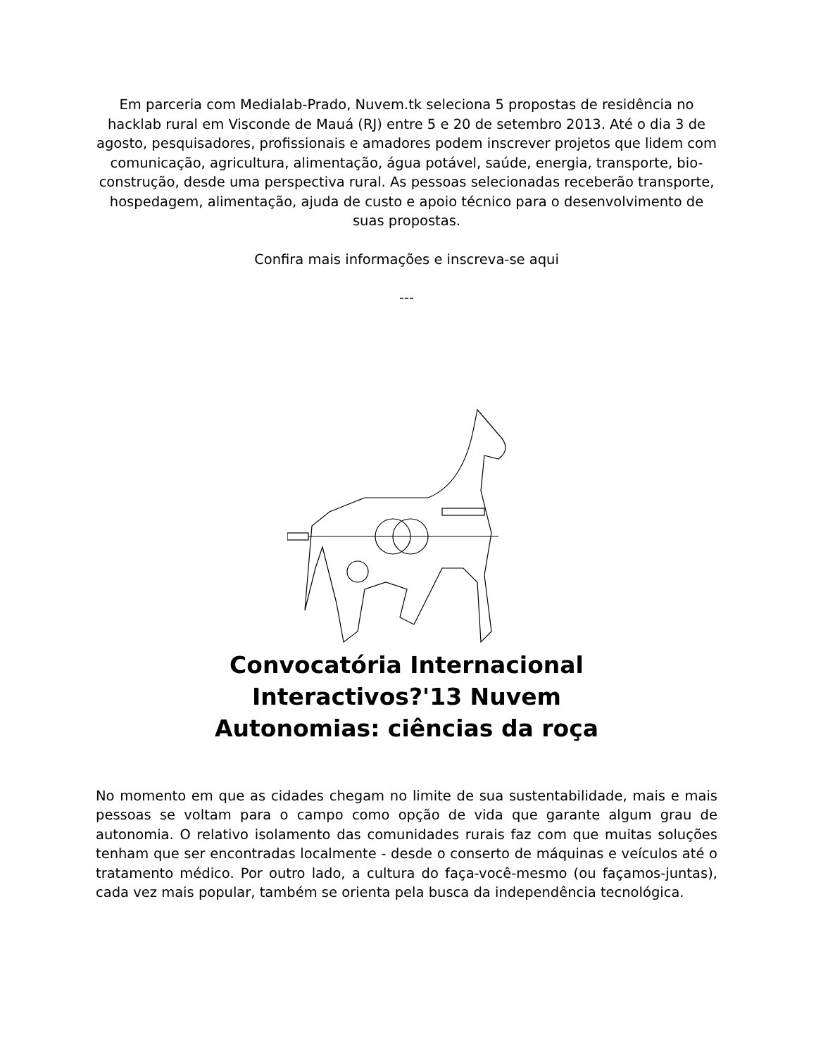Em parceria com Medialab-Prado, Nuvem.tk seleciona 5 propostas de residência no hacklab rural em Visconde de Mauá (RJ) entre 5 e 20 de setembro 2013. Até o dia 3 de agosto, pesquisadores, profissionais e amadores podem inscrever projetos que lidem com comunicação, agricultura, alimentação, água potável, saúde, energia, transporte, bio-construção, desde uma perspectiva rural. As pessoas selecionadas receberão transporte, hospedagem, alimentação, ajuda de custo e apoio técnico para o desenvolvimento de suas propostas.
Confira mais informações e inscreva-se aqui
---
Convocatória Internacional
Interactivos?'13 Nuvem
Autonomias: ciências da roça
No momento em que as cidades chegam no limite de sua sustentabilidade, mais e mais pessoas se voltam para o campo como opção de vida que garante algum grau de autonomia. O relativo isolamento das comunidades rurais faz com que muitas soluções tenham que ser encontradas localmente - desde o conserto de máquinas e veículos até o tratamento médico. Por outro lado, a cultura do faça-você-mesmo (ou façamos-juntas), cada vez mais popular, também se orienta pela busca da independência tecnológica.